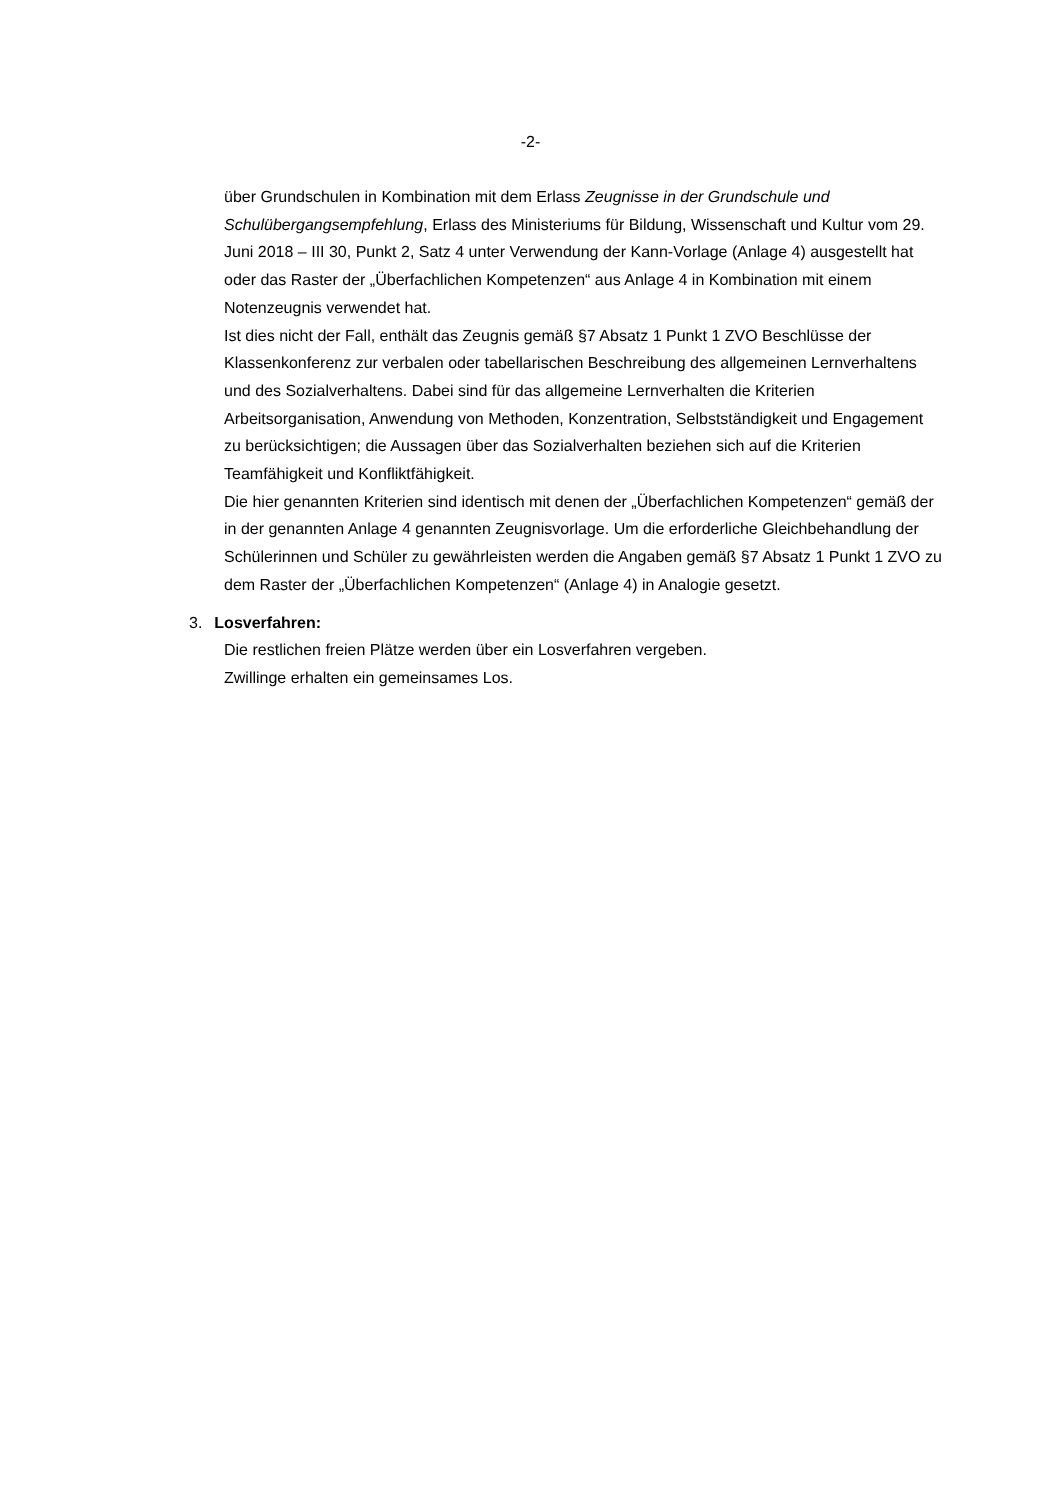-2-
über Grundschulen in Kombination mit dem Erlass Zeugnisse in der Grundschule und Schulübergangsempfehlung, Erlass des Ministeriums für Bildung, Wissenschaft und Kultur vom 29. Juni 2018 – III 30, Punkt 2, Satz 4 unter Verwendung der Kann-Vorlage (Anlage 4) ausgestellt hat oder das Raster der „Überfachlichen Kompetenzen“ aus Anlage 4 in Kombination mit einem Notenzeugnis verwendet hat.
Ist dies nicht der Fall, enthält das Zeugnis gemäß §7 Absatz 1 Punkt 1 ZVO Beschlüsse der Klassenkonferenz zur verbalen oder tabellarischen Beschreibung des allgemeinen Lernverhaltens und des Sozialverhaltens. Dabei sind für das allgemeine Lernverhalten die Kriterien Arbeitsorganisation, Anwendung von Methoden, Konzentration, Selbstständigkeit und Engagement zu berücksichtigen; die Aussagen über das Sozialverhalten beziehen sich auf die Kriterien Teamfähigkeit und Konfliktfähigkeit.
Die hier genannten Kriterien sind identisch mit denen der „Überfachlichen Kompetenzen“ gemäß der in der genannten Anlage 4 genannten Zeugnisvorlage. Um die erforderliche Gleichbehandlung der Schülerinnen und Schüler zu gewährleisten werden die Angaben gemäß §7 Absatz 1 Punkt 1 ZVO zu dem Raster der „Überfachlichen Kompetenzen“ (Anlage 4) in Analogie gesetzt.
3. Losverfahren:
Die restlichen freien Plätze werden über ein Losverfahren vergeben.
Zwillinge erhalten ein gemeinsames Los.